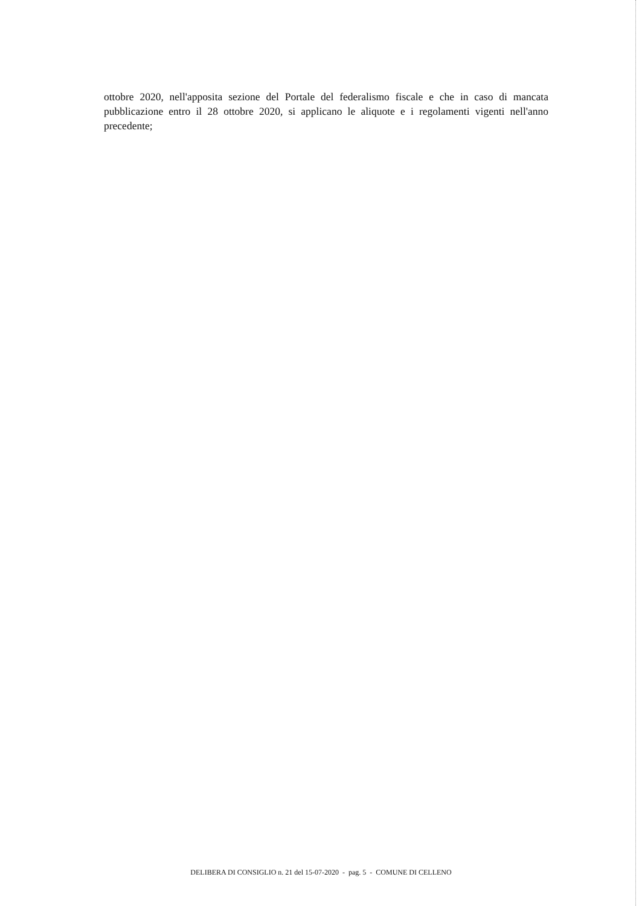ottobre 2020, nell'apposita sezione del Portale del federalismo fiscale e che in caso di mancata pubblicazione entro il 28 ottobre 2020, si applicano le aliquote e i regolamenti vigenti nell'anno precedente;
DELIBERA DI CONSIGLIO n. 21 del 15-07-2020 - pag. 5 - COMUNE DI CELLENO